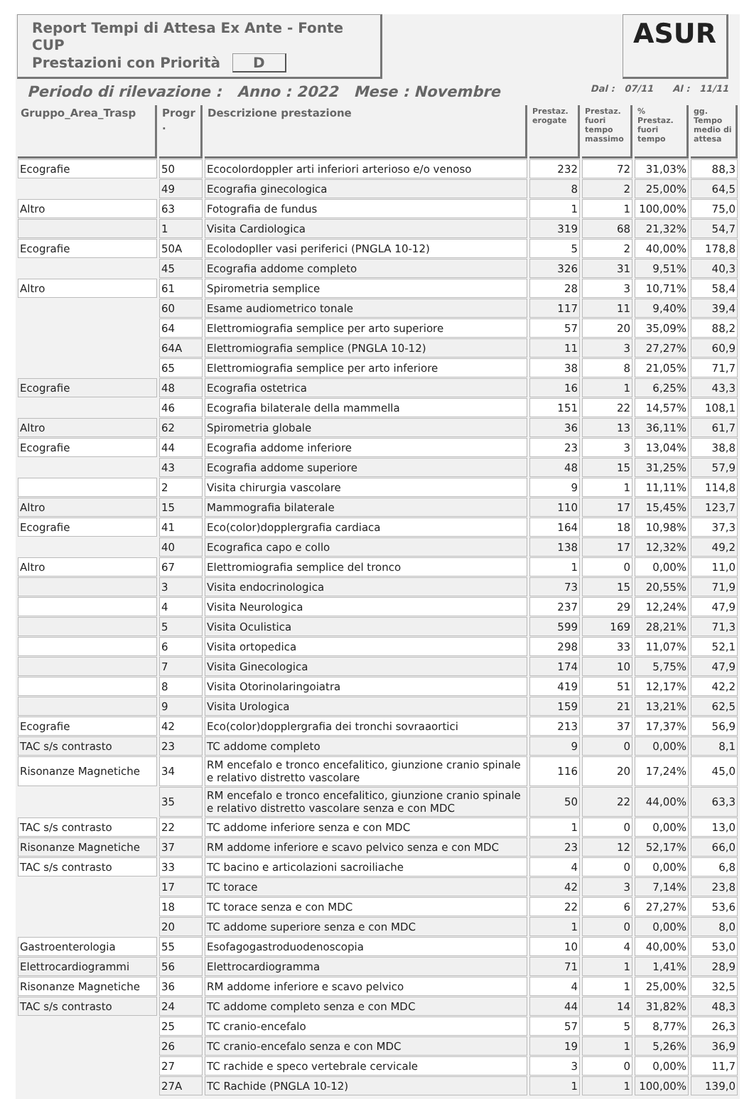Report Tempi di Attesa Ex Ante - Fonte CUP
Prestazioni con Priorità D
ASUR
Periodo di rilevazione : Anno : 2022 Mese : Novembre Dal : 07/11 Al : 11/11
| Gruppo_Area_Trasp | Progr . | Descrizione prestazione | Prestaz. erogate | Prestaz. fuori tempo massimo | % Prestaz. fuori tempo | gg. Tempo medio di attesa |
| --- | --- | --- | --- | --- | --- | --- |
| Ecografie | 50 | Ecocolordoppler arti inferiori arterioso e/o venoso | 232 | 72 | 31,03% | 88,3 |
| | 49 | Ecografia ginecologica | 8 | 2 | 25,00% | 64,5 |
| Altro | 63 | Fotografia de fundus | 1 | 1 | 100,00% | 75,0 |
| | 1 | Visita Cardiologica | 319 | 68 | 21,32% | 54,7 |
| Ecografie | 50A | Ecolodopller vasi periferici (PNGLA 10-12) | 5 | 2 | 40,00% | 178,8 |
| | 45 | Ecografia addome completo | 326 | 31 | 9,51% | 40,3 |
| Altro | 61 | Spirometria semplice | 28 | 3 | 10,71% | 58,4 |
| | 60 | Esame audiometrico tonale | 117 | 11 | 9,40% | 39,4 |
| | 64 | Elettromiografia semplice per arto superiore | 57 | 20 | 35,09% | 88,2 |
| | 64A | Elettromiografia semplice (PNGLA 10-12) | 11 | 3 | 27,27% | 60,9 |
| | 65 | Elettromiografia semplice per arto inferiore | 38 | 8 | 21,05% | 71,7 |
| Ecografie | 48 | Ecografia ostetrica | 16 | 1 | 6,25% | 43,3 |
| | 46 | Ecografia bilaterale della mammella | 151 | 22 | 14,57% | 108,1 |
| Altro | 62 | Spirometria globale | 36 | 13 | 36,11% | 61,7 |
| Ecografie | 44 | Ecografia addome inferiore | 23 | 3 | 13,04% | 38,8 |
| | 43 | Ecografia addome superiore | 48 | 15 | 31,25% | 57,9 |
| | 2 | Visita chirurgia vascolare | 9 | 1 | 11,11% | 114,8 |
| Altro | 15 | Mammografia bilaterale | 110 | 17 | 15,45% | 123,7 |
| Ecografie | 41 | Eco(color)dopplergrafia cardiaca | 164 | 18 | 10,98% | 37,3 |
| | 40 | Ecografica capo e collo | 138 | 17 | 12,32% | 49,2 |
| Altro | 67 | Elettromiografia semplice del tronco | 1 | 0 | 0,00% | 11,0 |
| | 3 | Visita endocrinologica | 73 | 15 | 20,55% | 71,9 |
| | 4 | Visita Neurologica | 237 | 29 | 12,24% | 47,9 |
| | 5 | Visita Oculistica | 599 | 169 | 28,21% | 71,3 |
| | 6 | Visita ortopedica | 298 | 33 | 11,07% | 52,1 |
| | 7 | Visita Ginecologica | 174 | 10 | 5,75% | 47,9 |
| | 8 | Visita Otorinolaringoiatra | 419 | 51 | 12,17% | 42,2 |
| | 9 | Visita Urologica | 159 | 21 | 13,21% | 62,5 |
| Ecografie | 42 | Eco(color)dopplergrafia dei tronchi sovraaortici | 213 | 37 | 17,37% | 56,9 |
| TAC s/s contrasto | 23 | TC addome completo | 9 | 0 | 0,00% | 8,1 |
| Risonanze Magnetiche | 34 | RM encefalo e tronco encefalitico, giunzione cranio spinale e relativo distretto vascolare | 116 | 20 | 17,24% | 45,0 |
| | 35 | RM encefalo e tronco encefalitico, giunzione cranio spinale e relativo distretto vascolare senza e con MDC | 50 | 22 | 44,00% | 63,3 |
| TAC s/s contrasto | 22 | TC addome inferiore senza e con MDC | 1 | 0 | 0,00% | 13,0 |
| Risonanze Magnetiche | 37 | RM addome inferiore e scavo pelvico senza e con MDC | 23 | 12 | 52,17% | 66,0 |
| TAC s/s contrasto | 33 | TC bacino e articolazioni sacroiliache | 4 | 0 | 0,00% | 6,8 |
| | 17 | TC torace | 42 | 3 | 7,14% | 23,8 |
| | 18 | TC torace senza e con MDC | 22 | 6 | 27,27% | 53,6 |
| | 20 | TC addome superiore senza e con MDC | 1 | 0 | 0,00% | 8,0 |
| Gastroenterologia | 55 | Esofagogastroduodenoscopia | 10 | 4 | 40,00% | 53,0 |
| Elettrocardiogrammi | 56 | Elettrocardiogramma | 71 | 1 | 1,41% | 28,9 |
| Risonanze Magnetiche | 36 | RM addome inferiore e scavo pelvico | 4 | 1 | 25,00% | 32,5 |
| TAC s/s contrasto | 24 | TC addome completo senza e con MDC | 44 | 14 | 31,82% | 48,3 |
| | 25 | TC cranio-encefalo | 57 | 5 | 8,77% | 26,3 |
| | 26 | TC cranio-encefalo senza e con MDC | 19 | 1 | 5,26% | 36,9 |
| | 27 | TC rachide e speco vertebrale cervicale | 3 | 0 | 0,00% | 11,7 |
| | 27A | TC Rachide (PNGLA 10-12) | 1 | 1 | 100,00% | 139,0 |